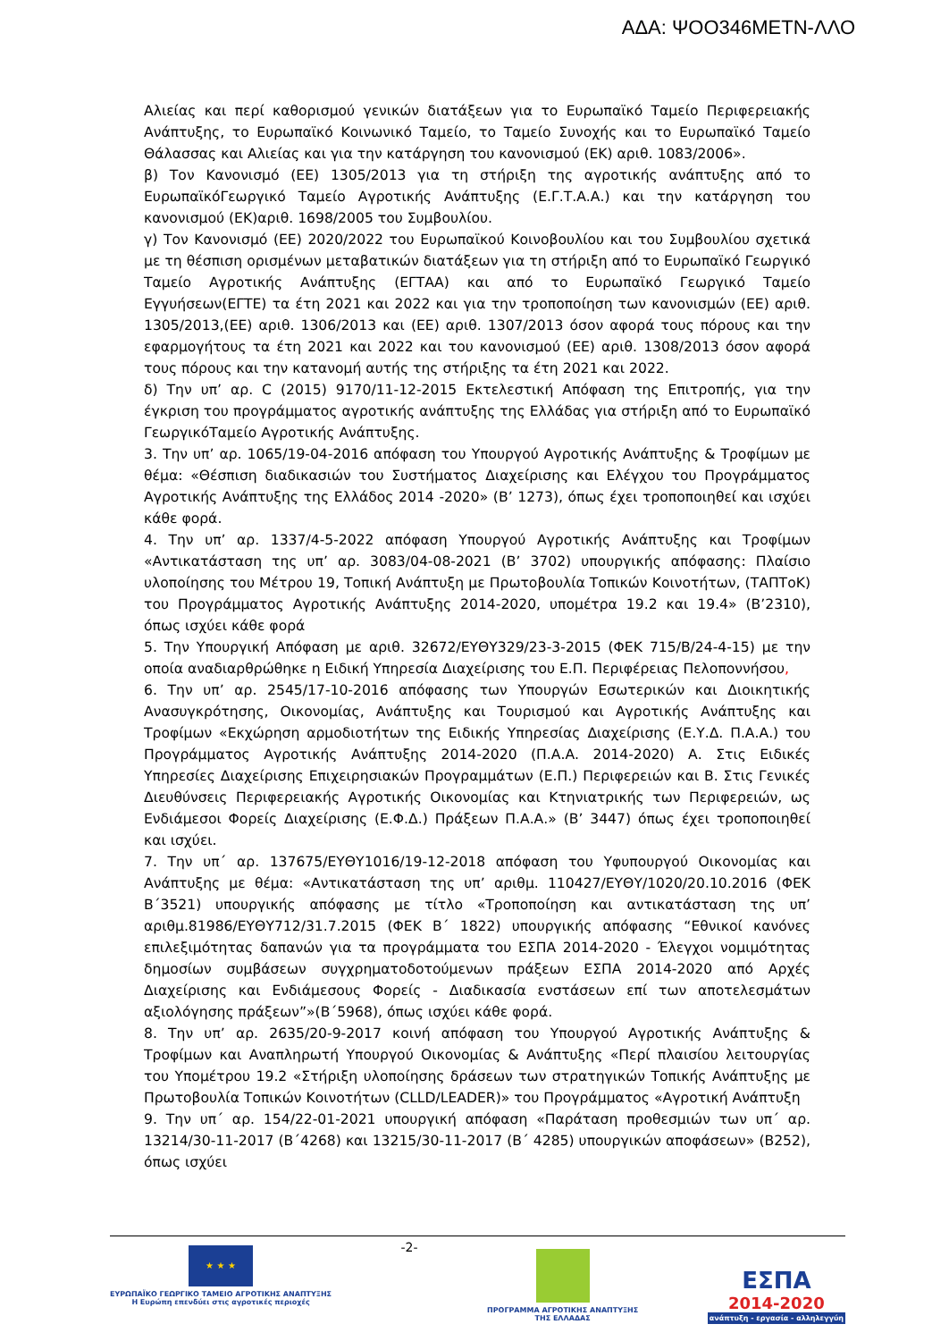ΑΔΑ: ΨΟΟ346ΜΕΤΝ-ΛΛΟ
Αλιείας και περί καθορισμού γενικών διατάξεων για το Ευρωπαϊκό Ταμείο Περιφερειακής Ανάπτυξης, το Ευρωπαϊκό Κοινωνικό Ταμείο, το Ταμείο Συνοχής και το Ευρωπαϊκό Ταμείο Θάλασσας και Αλιείας και για την κατάργηση του κανονισμού (ΕΚ) αριθ. 1083/2006».
β) Τον Κανονισμό (ΕΕ) 1305/2013 για τη στήριξη της αγροτικής ανάπτυξης από το ΕυρωπαϊκόΓεωργικό Ταμείο Αγροτικής Ανάπτυξης (Ε.Γ.Τ.Α.Α.) και την κατάργηση του κανονισμού (ΕΚ)αριθ. 1698/2005 του Συμβουλίου.
γ) Τον Κανονισμό (ΕΕ) 2020/2022 του Ευρωπαϊκού Κοινοβουλίου και του Συμβουλίου σχετικά με τη θέσπιση ορισμένων μεταβατικών διατάξεων για τη στήριξη από το Ευρωπαϊκό Γεωργικό Ταμείο Αγροτικής Ανάπτυξης (ΕΓΤΑΑ) και από το Ευρωπαϊκό Γεωργικό Ταμείο Εγγυήσεων(ΕΓΤΕ) τα έτη 2021 και 2022 και για την τροποποίηση των κανονισμών (ΕΕ) αριθ. 1305/2013,(ΕΕ) αριθ. 1306/2013 και (ΕΕ) αριθ. 1307/2013 όσον αφορά τους πόρους και την εφαρμογήτους τα έτη 2021 και 2022 και του κανονισμού (ΕΕ) αριθ. 1308/2013 όσον αφορά τους πόρους και την κατανομή αυτής της στήριξης τα έτη 2021 και 2022.
δ) Την υπ’ αρ. C (2015) 9170/11-12-2015 Εκτελεστική Απόφαση της Επιτροπής, για την έγκριση του προγράμματος αγροτικής ανάπτυξης της Ελλάδας για στήριξη από το Ευρωπαϊκό ΓεωργικόΤαμείο Αγροτικής Ανάπτυξης.
3. Την υπ’ αρ. 1065/19-04-2016 απόφαση του Υπουργού Αγροτικής Ανάπτυξης & Τροφίμων με θέμα: «Θέσπιση διαδικασιών του Συστήματος Διαχείρισης και Ελέγχου του Προγράμματος Αγροτικής Ανάπτυξης της Ελλάδος 2014 -2020» (Β’ 1273), όπως έχει τροποποιηθεί και ισχύει κάθε φορά.
4. Την υπ’ αρ. 1337/4-5-2022 απόφαση Υπουργού Αγροτικής Ανάπτυξης και Τροφίμων «Αντικατάσταση της υπ’ αρ. 3083/04-08-2021 (Β’ 3702) υπουργικής απόφασης: Πλαίσιο υλοποίησης του Μέτρου 19, Τοπική Ανάπτυξη με Πρωτοβουλία Τοπικών Κοινοτήτων, (ΤΑΠΤοΚ) του Προγράμματος Αγροτικής Ανάπτυξης 2014-2020, υπομέτρα 19.2 και 19.4» (Β’2310), όπως ισχύει κάθε φορά
5. Την Υπουργική Απόφαση με αριθ. 32672/ΕΥΘΥ329/23-3-2015 (ΦΕΚ 715/Β/24-4-15) με την οποία αναδιαρθρώθηκε η Ειδική Υπηρεσία Διαχείρισης του Ε.Π. Περιφέρειας Πελοποννήσου,
6. Την υπ’ αρ. 2545/17-10-2016 απόφασης των Υπουργών Εσωτερικών και Διοικητικής Ανασυγκρότησης, Οικονομίας, Ανάπτυξης και Τουρισμού και Αγροτικής Ανάπτυξης και Τροφίμων «Εκχώρηση αρμοδιοτήτων της Ειδικής Υπηρεσίας Διαχείρισης (Ε.Υ.Δ. Π.Α.Α.) του Προγράμματος Αγροτικής Ανάπτυξης 2014-2020 (Π.Α.Α. 2014-2020) Α. Στις Ειδικές Υπηρεσίες Διαχείρισης Επιχειρησιακών Προγραμμάτων (Ε.Π.) Περιφερειών και Β. Στις Γενικές Διευθύνσεις Περιφερειακής Αγροτικής Οικονομίας και Κτηνιατρικής των Περιφερειών, ως Ενδιάμεσοι Φορείς Διαχείρισης (Ε.Φ.Δ.) Πράξεων Π.Α.Α.» (Β’ 3447) όπως έχει τροποποιηθεί και ισχύει.
7. Την υπ΄ αρ. 137675/ΕΥΘΥ1016/19-12-2018 απόφαση του Υφυπουργού Οικονομίας και Ανάπτυξης με θέμα: «Αντικατάσταση της υπ’ αριθμ. 110427/ΕΥΘΥ/1020/20.10.2016 (ΦΕΚ Β΄3521) υπουργικής απόφασης με τίτλο «Τροποποίηση και αντικατάσταση της υπ’ αριθμ.81986/ΕΥΘΥ712/31.7.2015 (ΦΕΚ Β΄ 1822) υπουργικής απόφασης “Εθνικοί κανόνες επιλεξιμότητας δαπανών για τα προγράμματα του ΕΣΠΑ 2014-2020 - Έλεγχοι νομιμότητας δημοσίων συμβάσεων συγχρηματοδοτούμενων πράξεων ΕΣΠΑ 2014-2020 από Αρχές Διαχείρισης και Ενδιάμεσους Φορείς - Διαδικασία ενστάσεων επί των αποτελεσμάτων αξιολόγησης πράξεων”»(Β΄5968), όπως ισχύει κάθε φορά.
8. Την υπ’ αρ. 2635/20-9-2017 κοινή απόφαση του Υπουργού Αγροτικής Ανάπτυξης & Τροφίμων και Αναπληρωτή Υπουργού Οικονομίας & Ανάπτυξης «Περί πλαισίου λειτουργίας του Υπομέτρου 19.2 «Στήριξη υλοποίησης δράσεων των στρατηγικών Τοπικής Ανάπτυξης με Πρωτοβουλία Τοπικών Κοινοτήτων (CLLD/LEADER)» του Προγράμματος «Αγροτική Ανάπτυξη
9. Την υπ΄ αρ. 154/22-01-2021 υπουργική απόφαση «Παράταση προθεσμιών των υπ΄ αρ. 13214/30-11-2017 (Β΄4268) και 13215/30-11-2017 (Β΄ 4285) υπουργικών αποφάσεων» (Β252), όπως ισχύει
★ ★ ★
ΕΥΡΩΠΑΪΚΟ ΓΕΩΡΓΙΚΟ ΤΑΜΕΙΟ ΑΓΡΟΤΙΚΗΣ ΑΝΑΠΤΥΞΗΣ
Η Ευρώπη επενδύει στις αγροτικές περιοχές
-2-
ΠΡΟΓΡΑΜΜΑ ΑΓΡΟΤΙΚΗΣ ΑΝΑΠΤΥΞΗΣ
ΤΗΣ ΕΛΛΑΔΑΣ
ΕΣΠΑ
2014-2020
ανάπτυξη - εργασία - αλληλεγγύη